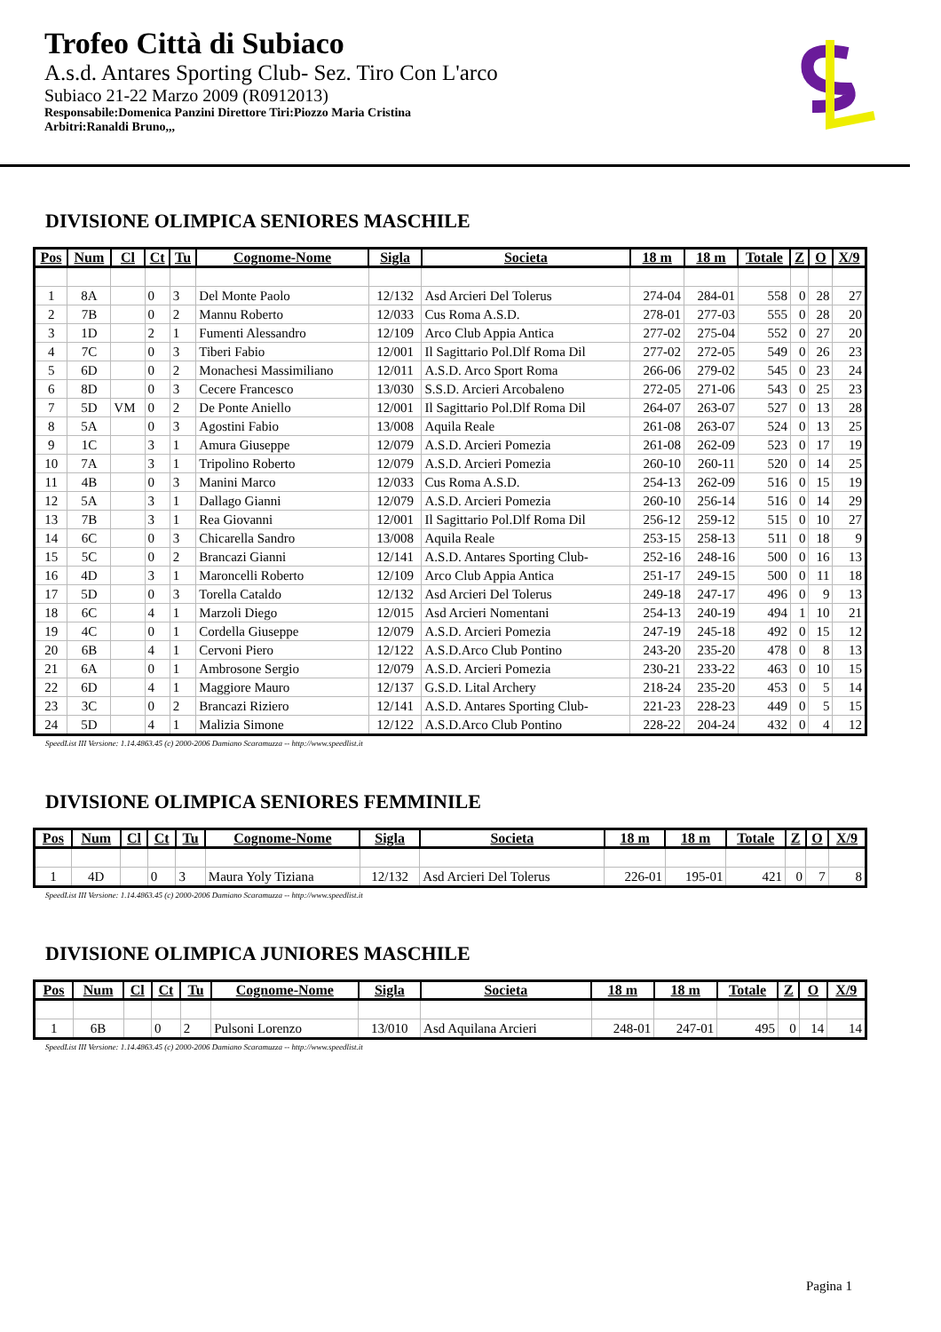Trofeo Città di Subiaco
A.s.d. Antares Sporting Club- Sez. Tiro Con L'arco
Subiaco 21-22 Marzo 2009 (R0912013)
Responsabile:Domenica Panzini Direttore Tiri:Piozzo Maria Cristina
Arbitri:Ranaldi Bruno,,,
DIVISIONE OLIMPICA SENIORES MASCHILE
| Pos | Num | Cl | Ct | Tu | Cognome-Nome | Sigla | Societa | 18 m | 18 m | Totale | Z | O | X/9 |
| --- | --- | --- | --- | --- | --- | --- | --- | --- | --- | --- | --- | --- | --- |
| 1 | 8A | | 0 | 3 | Del Monte Paolo | 12/132 | Asd Arcieri Del Tolerus | 274-04 | 284-01 | 558 | 0 | 28 | 27 |
| 2 | 7B | | 0 | 2 | Mannu Roberto | 12/033 | Cus Roma A.S.D. | 278-01 | 277-03 | 555 | 0 | 28 | 20 |
| 3 | 1D | | 2 | 1 | Fumenti Alessandro | 12/109 | Arco Club Appia Antica | 277-02 | 275-04 | 552 | 0 | 27 | 20 |
| 4 | 7C | | 0 | 3 | Tiberi Fabio | 12/001 | Il Sagittario Pol.Dlf Roma Dil | 277-02 | 272-05 | 549 | 0 | 26 | 23 |
| 5 | 6D | | 0 | 2 | Monachesi Massimiliano | 12/011 | A.S.D. Arco Sport Roma | 266-06 | 279-02 | 545 | 0 | 23 | 24 |
| 6 | 8D | | 0 | 3 | Cecere Francesco | 13/030 | S.S.D. Arcieri Arcobaleno | 272-05 | 271-06 | 543 | 0 | 25 | 23 |
| 7 | 5D | VM | 0 | 2 | De Ponte Aniello | 12/001 | Il Sagittario Pol.Dlf Roma Dil | 264-07 | 263-07 | 527 | 0 | 13 | 28 |
| 8 | 5A | | 0 | 3 | Agostini Fabio | 13/008 | Aquila Reale | 261-08 | 263-07 | 524 | 0 | 13 | 25 |
| 9 | 1C | | 3 | 1 | Amura Giuseppe | 12/079 | A.S.D. Arcieri Pomezia | 261-08 | 262-09 | 523 | 0 | 17 | 19 |
| 10 | 7A | | 3 | 1 | Tripolino Roberto | 12/079 | A.S.D. Arcieri Pomezia | 260-10 | 260-11 | 520 | 0 | 14 | 25 |
| 11 | 4B | | 0 | 3 | Manini Marco | 12/033 | Cus Roma A.S.D. | 254-13 | 262-09 | 516 | 0 | 15 | 19 |
| 12 | 5A | | 3 | 1 | Dallago Gianni | 12/079 | A.S.D. Arcieri Pomezia | 260-10 | 256-14 | 516 | 0 | 14 | 29 |
| 13 | 7B | | 3 | 1 | Rea Giovanni | 12/001 | Il Sagittario Pol.Dlf Roma Dil | 256-12 | 259-12 | 515 | 0 | 10 | 27 |
| 14 | 6C | | 0 | 3 | Chicarella Sandro | 13/008 | Aquila Reale | 253-15 | 258-13 | 511 | 0 | 18 | 9 |
| 15 | 5C | | 0 | 2 | Brancazi Gianni | 12/141 | A.S.D. Antares Sporting Club- | 252-16 | 248-16 | 500 | 0 | 16 | 13 |
| 16 | 4D | | 3 | 1 | Maroncelli Roberto | 12/109 | Arco Club Appia Antica | 251-17 | 249-15 | 500 | 0 | 11 | 18 |
| 17 | 5D | | 0 | 3 | Torella Cataldo | 12/132 | Asd Arcieri Del Tolerus | 249-18 | 247-17 | 496 | 0 | 9 | 13 |
| 18 | 6C | | 4 | 1 | Marzoli Diego | 12/015 | Asd Arcieri Nomentani | 254-13 | 240-19 | 494 | 1 | 10 | 21 |
| 19 | 4C | | 0 | 1 | Cordella Giuseppe | 12/079 | A.S.D. Arcieri Pomezia | 247-19 | 245-18 | 492 | 0 | 15 | 12 |
| 20 | 6B | | 4 | 1 | Cervoni Piero | 12/122 | A.S.D.Arco Club Pontino | 243-20 | 235-20 | 478 | 0 | 8 | 13 |
| 21 | 6A | | 0 | 1 | Ambrosone Sergio | 12/079 | A.S.D. Arcieri Pomezia | 230-21 | 233-22 | 463 | 0 | 10 | 15 |
| 22 | 6D | | 4 | 1 | Maggiore Mauro | 12/137 | G.S.D. Lital Archery | 218-24 | 235-20 | 453 | 0 | 5 | 14 |
| 23 | 3C | | 0 | 2 | Brancazi Riziero | 12/141 | A.S.D. Antares Sporting Club- | 221-23 | 228-23 | 449 | 0 | 5 | 15 |
| 24 | 5D | | 4 | 1 | Malizia Simone | 12/122 | A.S.D.Arco Club Pontino | 228-22 | 204-24 | 432 | 0 | 4 | 12 |
SpeedList III Versione: 1.14.4863.45 (c) 2000-2006 Damiano Scaramuzza -- http://www.speedlist.it
DIVISIONE OLIMPICA SENIORES FEMMINILE
| Pos | Num | Cl | Ct | Tu | Cognome-Nome | Sigla | Societa | 18 m | 18 m | Totale | Z | O | X/9 |
| --- | --- | --- | --- | --- | --- | --- | --- | --- | --- | --- | --- | --- | --- |
| 1 | 4D | | 0 | 3 | Maura Yoly Tiziana | 12/132 | Asd Arcieri Del Tolerus | 226-01 | 195-01 | 421 | 0 | 7 | 8 |
SpeedList III Versione: 1.14.4863.45 (c) 2000-2006 Damiano Scaramuzza -- http://www.speedlist.it
DIVISIONE OLIMPICA JUNIORES MASCHILE
| Pos | Num | Cl | Ct | Tu | Cognome-Nome | Sigla | Societa | 18 m | 18 m | Totale | Z | O | X/9 |
| --- | --- | --- | --- | --- | --- | --- | --- | --- | --- | --- | --- | --- | --- |
| 1 | 6B | | 0 | 2 | Pulsoni Lorenzo | 13/010 | Asd Aquilana Arcieri | 248-01 | 247-01 | 495 | 0 | 14 | 14 |
SpeedList III Versione: 1.14.4863.45 (c) 2000-2006 Damiano Scaramuzza -- http://www.speedlist.it
Pagina 1